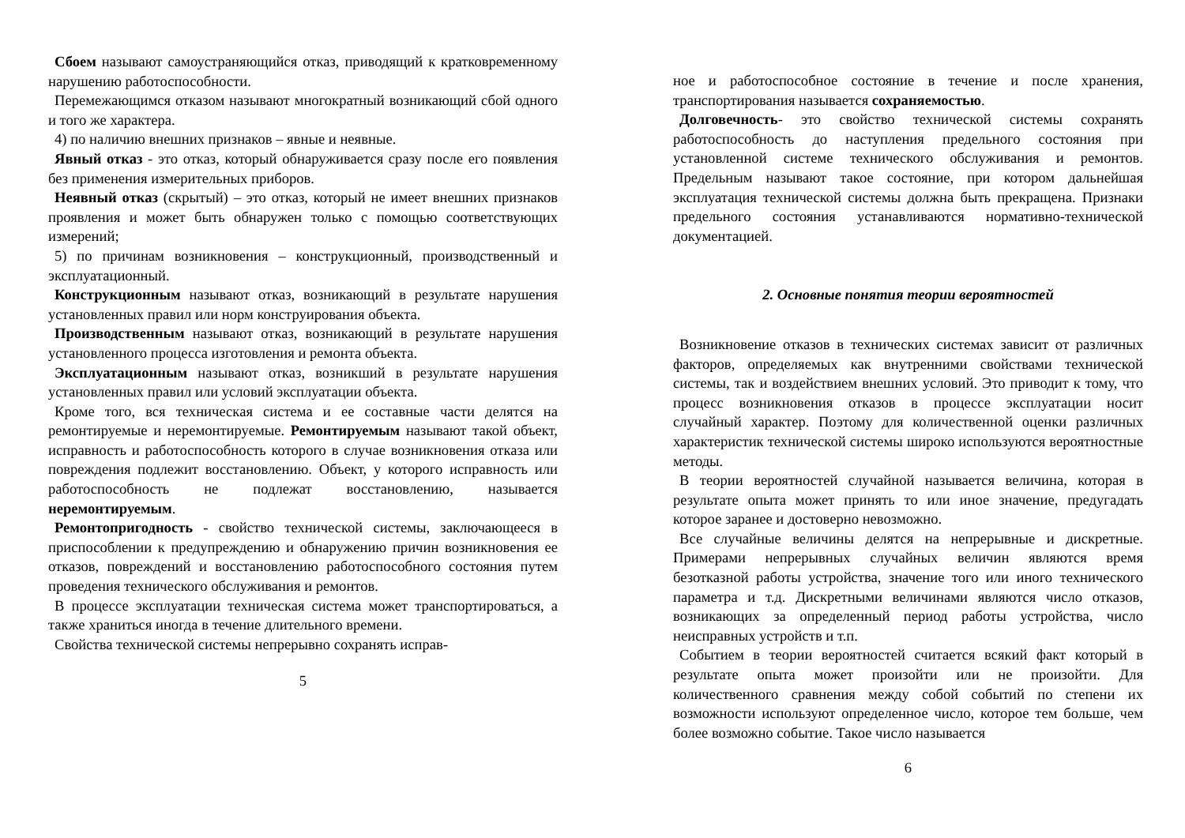Сбоем называют самоустраняющийся отказ, приводящий к кратковременному нарушению работоспособности.
Перемежающимся отказом называют многократный возникающий сбой одного и того же характера.
4) по наличию внешних признаков – явные и неявные.
Явный отказ - это отказ, который обнаруживается сразу после его появления без применения измерительных приборов.
Неявный отказ (скрытый) – это отказ, который не имеет внешних признаков проявления и может быть обнаружен только с помощью соответствующих измерений;
5) по причинам возникновения – конструкционный, производственный и эксплуатационный.
Конструкционным называют отказ, возникающий в результате нарушения установленных правил или норм конструирования объекта.
Производственным называют отказ, возникающий в результате нарушения установленного процесса изготовления и ремонта объекта.
Эксплуатационным называют отказ, возникший в результате нарушения установленных правил или условий эксплуатации объекта.
Кроме того, вся техническая система и ее составные части делятся на ремонтируемые и неремонтируемые. Ремонтируемым называют такой объект, исправность и работоспособность которого в случае возникновения отказа или повреждения подлежит восстановлению. Объект, у которого исправность или работоспособность не подлежат восстановлению, называется неремонтируемым.
Ремонтопригодность - свойство технической системы, заключающееся в приспособлении к предупреждению и обнаружению причин возникновения ее отказов, повреждений и восстановлению работоспособного состояния путем проведения технического обслуживания и ремонтов.
В процессе эксплуатации техническая система может транспортироваться, а также храниться иногда в течение длительного времени.
Свойства технической системы непрерывно сохранять исправ-
5
ное и работоспособное состояние в течение и после хранения, транспортирования называется сохраняемостью.
Долговечность- это свойство технической системы сохранять работоспособность до наступления предельного состояния при установленной системе технического обслуживания и ремонтов. Предельным называют такое состояние, при котором дальнейшая эксплуатация технической системы должна быть прекращена. Признаки предельного состояния устанавливаются нормативно-технической документацией.
2. Основные понятия теории вероятностей
Возникновение отказов в технических системах зависит от различных факторов, определяемых как внутренними свойствами технической системы, так и воздействием внешних условий. Это приводит к тому, что процесс возникновения отказов в процессе эксплуатации носит случайный характер. Поэтому для количественной оценки различных характеристик технической системы широко используются вероятностные методы.
В теории вероятностей случайной называется величина, которая в результате опыта может принять то или иное значение, предугадать которое заранее и достоверно невозможно.
Все случайные величины делятся на непрерывные и дискретные. Примерами непрерывных случайных величин являются время безотказной работы устройства, значение того или иного технического параметра и т.д. Дискретными величинами являются число отказов, возникающих за определенный период работы устройства, число неисправных устройств и т.п.
Событием в теории вероятностей считается всякий факт который в результате опыта может произойти или не произойти. Для количественного сравнения между собой событий по степени их возможности используют определенное число, которое тем больше, чем более возможно событие. Такое число называется
6